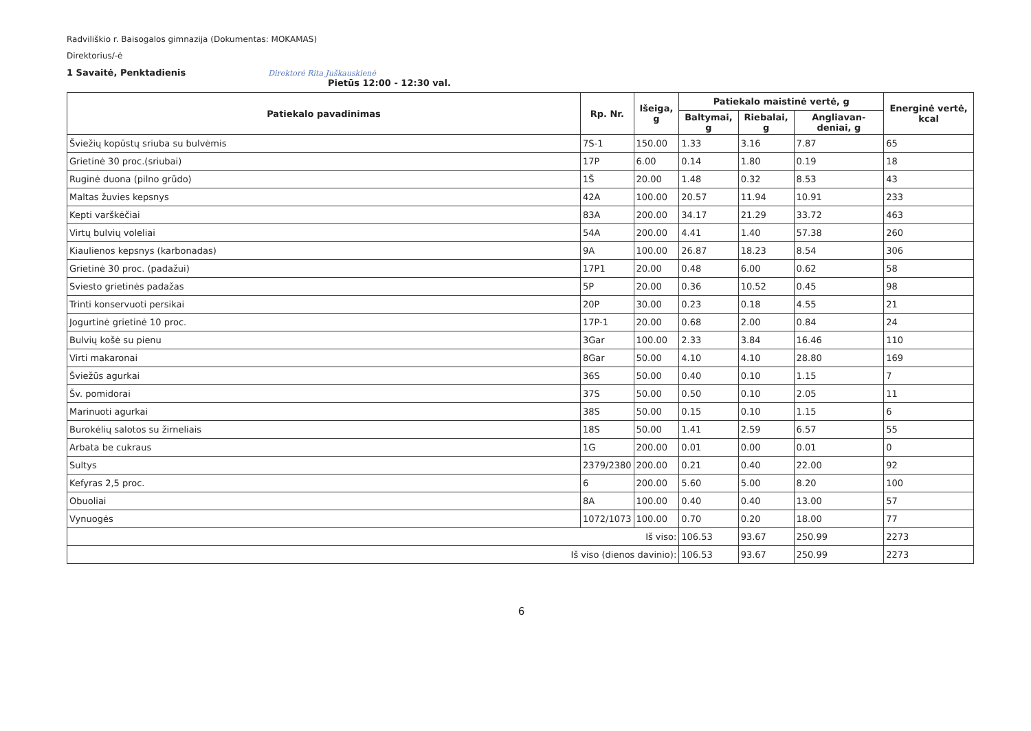Radviliškio r. Baisogalos gimnazija (Dokumentas: MOKAMAS)
Direktorius/-ė
1 Savaitė, Penktadienis Direktorė Rita Juškauskienė
Pietūs 12:00 - 12:30 val.
| Patiekalo pavadinimas | Rp. Nr. | Išeiga, g | Patiekalo maistinė vertė, g | | | Energinė vertė, kcal |
| --- | --- | --- | --- | --- | --- | --- |
| | | | Baltymai, g | Riebalai, g | Angliavan-deniai, g | |
| Šviežių kopūstų sriuba su bulvėmis | 7S-1 | 150.00 | 1.33 | 3.16 | 7.87 | 65 |
| Grietinė 30 proc.(sriubai) | 17P | 6.00 | 0.14 | 1.80 | 0.19 | 18 |
| Ruginė duona (pilno grūdo) | 1Š | 20.00 | 1.48 | 0.32 | 8.53 | 43 |
| Maltas žuvies kepsnys | 42A | 100.00 | 20.57 | 11.94 | 10.91 | 233 |
| Kepti varškėčiai | 83A | 200.00 | 34.17 | 21.29 | 33.72 | 463 |
| Virtų bulvių voleliai | 54A | 200.00 | 4.41 | 1.40 | 57.38 | 260 |
| Kiaulienos kepsnys (karbonadas) | 9A | 100.00 | 26.87 | 18.23 | 8.54 | 306 |
| Grietinė 30 proc. (padažui) | 17P1 | 20.00 | 0.48 | 6.00 | 0.62 | 58 |
| Sviesto grietinės padažas | 5P | 20.00 | 0.36 | 10.52 | 0.45 | 98 |
| Trinti konservuoti persikai | 20P | 30.00 | 0.23 | 0.18 | 4.55 | 21 |
| Jogurtinė grietinė 10 proc. | 17P-1 | 20.00 | 0.68 | 2.00 | 0.84 | 24 |
| Bulvių košė su pienu | 3Gar | 100.00 | 2.33 | 3.84 | 16.46 | 110 |
| Virti makaronai | 8Gar | 50.00 | 4.10 | 4.10 | 28.80 | 169 |
| Šviežūs agurkai | 36S | 50.00 | 0.40 | 0.10 | 1.15 | 7 |
| Šv. pomidorai | 37S | 50.00 | 0.50 | 0.10 | 2.05 | 11 |
| Marinuoti agurkai | 38S | 50.00 | 0.15 | 0.10 | 1.15 | 6 |
| Burokėlių salotos su žirneliais | 18S | 50.00 | 1.41 | 2.59 | 6.57 | 55 |
| Arbata be cukraus | 1G | 200.00 | 0.01 | 0.00 | 0.01 | 0 |
| Sultys | 2379/2380 | 200.00 | 0.21 | 0.40 | 22.00 | 92 |
| Kefyras 2,5 proc. | 6 | 200.00 | 5.60 | 5.00 | 8.20 | 100 |
| Obuoliai | 8A | 100.00 | 0.40 | 0.40 | 13.00 | 57 |
| Vynuogės | 1072/1073 | 100.00 | 0.70 | 0.20 | 18.00 | 77 |
| Iš viso: | | | 106.53 | 93.67 | 250.99 | 2273 |
| Iš viso (dienos davinio): | | | 106.53 | 93.67 | 250.99 | 2273 |
6